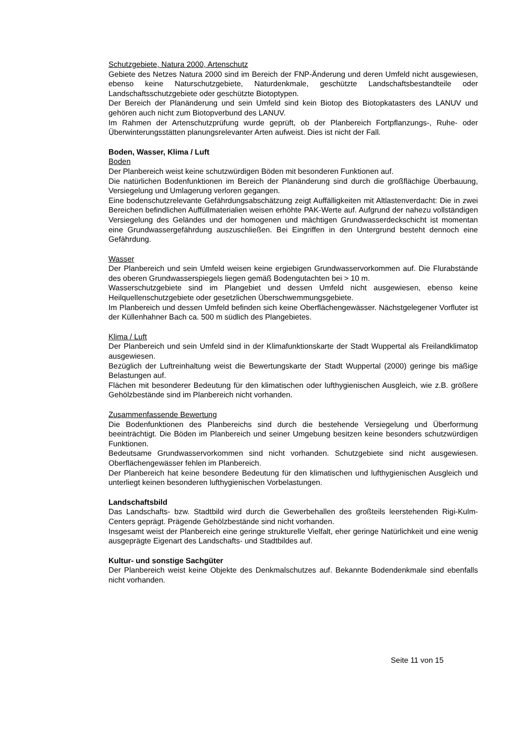Schutzgebiete, Natura 2000, Artenschutz
Gebiete des Netzes Natura 2000 sind im Bereich der FNP-Änderung und deren Umfeld nicht ausgewiesen, ebenso keine Naturschutzgebiete, Naturdenkmale, geschützte Landschaftsbestandteile oder Landschaftsschutzgebiete oder geschützte Biotoptypen.
Der Bereich der Planänderung und sein Umfeld sind kein Biotop des Biotopkatasters des LANUV und gehören auch nicht zum Biotopverbund des LANUV.
Im Rahmen der Artenschutzprüfung wurde geprüft, ob der Planbereich Fortpflanzungs-, Ruhe- oder Überwinterungsstätten planungsrelevanter Arten aufweist. Dies ist nicht der Fall.
Boden, Wasser, Klima / Luft
Boden
Der Planbereich weist keine schutzwürdigen Böden mit besonderen Funktionen auf.
Die natürlichen Bodenfunktionen im Bereich der Planänderung sind durch die großflächige Überbauung, Versiegelung und Umlagerung verloren gegangen.
Eine bodenschutzrelevante Gefährdungsabschätzung zeigt Auffälligkeiten mit Altlastenverdacht: Die in zwei Bereichen befindlichen Auffüllmaterialien weisen erhöhte PAK-Werte auf. Aufgrund der nahezu vollständigen Versiegelung des Geländes und der homogenen und mächtigen Grundwasserdeckschicht ist momentan eine Grundwassergefährdung auszuschließen. Bei Eingriffen in den Untergrund besteht dennoch eine Gefährdung.
Wasser
Der Planbereich und sein Umfeld weisen keine ergiebigen Grundwasservorkommen auf. Die Flurabstände des oberen Grundwasserspiegels liegen gemäß Bodengutachten bei > 10 m.
Wasserschutzgebiete sind im Plangebiet und dessen Umfeld nicht ausgewiesen, ebenso keine Heilquellenschutzgebiete oder gesetzlichen Überschwemmungsgebiete.
Im Planbereich und dessen Umfeld befinden sich keine Oberflächengewässer. Nächstgelegener Vorfluter ist der Küllenhahner Bach ca. 500 m südlich des Plangebietes.
Klima / Luft
Der Planbereich und sein Umfeld sind in der Klimafunktionskarte der Stadt Wuppertal als Freilandklimatop ausgewiesen.
Bezüglich der Luftreinhaltung weist die Bewertungskarte der Stadt Wuppertal (2000) geringe bis mäßige Belastungen auf.
Flächen mit besonderer Bedeutung für den klimatischen oder lufthygienischen Ausgleich, wie z.B. größere Gehölzbestände sind im Planbereich nicht vorhanden.
Zusammenfassende Bewertung
Die Bodenfunktionen des Planbereichs sind durch die bestehende Versiegelung und Überformung beeinträchtigt. Die Böden im Planbereich und seiner Umgebung besitzen keine besonders schutzwürdigen Funktionen.
Bedeutsame Grundwasservorkommen sind nicht vorhanden. Schutzgebiete sind nicht ausgewiesen. Oberflächengewässer fehlen im Planbereich.
Der Planbereich hat keine besondere Bedeutung für den klimatischen und lufthygienischen Ausgleich und unterliegt keinen besonderen lufthygienischen Vorbelastungen.
Landschaftsbild
Das Landschafts- bzw. Stadtbild wird durch die Gewerbehallen des großteils leerstehenden Rigi-Kulm-Centers geprägt. Prägende Gehölzbestände sind nicht vorhanden.
Insgesamt weist der Planbereich eine geringe strukturelle Vielfalt, eher geringe Natürlichkeit und eine wenig ausgeprägte Eigenart des Landschafts- und Stadtbildes auf.
Kultur- und sonstige Sachgüter
Der Planbereich weist keine Objekte des Denkmalschutzes auf. Bekannte Bodendenkmale sind ebenfalls nicht vorhanden.
Seite 11 von 15